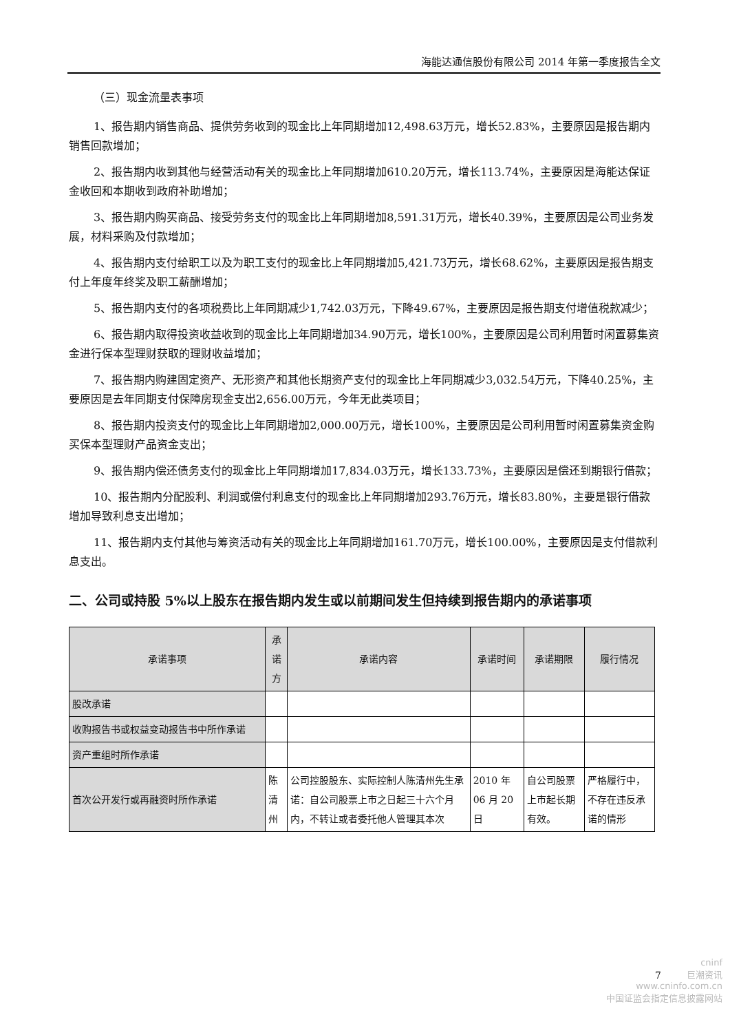海能达通信股份有限公司 2014 年第一季度报告全文
（三）现金流量表事项
1、报告期内销售商品、提供劳务收到的现金比上年同期增加12,498.63万元，增长52.83%，主要原因是报告期内销售回款增加；
2、报告期内收到其他与经营活动有关的现金比上年同期增加610.20万元，增长113.74%，主要原因是海能达保证金收回和本期收到政府补助增加；
3、报告期内购买商品、接受劳务支付的现金比上年同期增加8,591.31万元，增长40.39%，主要原因是公司业务发展，材料采购及付款增加；
4、报告期内支付给职工以及为职工支付的现金比上年同期增加5,421.73万元，增长68.62%，主要原因是报告期支付上年度年终奖及职工薪酬增加；
5、报告期内支付的各项税费比上年同期减少1,742.03万元，下降49.67%，主要原因是报告期支付增值税款减少；
6、报告期内取得投资收益收到的现金比上年同期增加34.90万元，增长100%，主要原因是公司利用暂时闲置募集资金进行保本型理财获取的理财收益增加；
7、报告期内购建固定资产、无形资产和其他长期资产支付的现金比上年同期减少3,032.54万元，下降40.25%，主要原因是去年同期支付保障房现金支出2,656.00万元，今年无此类项目；
8、报告期内投资支付的现金比上年同期增加2,000.00万元，增长100%，主要原因是公司利用暂时闲置募集资金购买保本型理财产品资金支出；
9、报告期内偿还债务支付的现金比上年同期增加17,834.03万元，增长133.73%，主要原因是偿还到期银行借款；
10、报告期内分配股利、利润或偿付利息支付的现金比上年同期增加293.76万元，增长83.80%，主要是银行借款增加导致利息支出增加；
11、报告期内支付其他与筹资活动有关的现金比上年同期增加161.70万元，增长100.00%，主要原因是支付借款利息支出。
二、公司或持股 5%以上股东在报告期内发生或以前期间发生但持续到报告期内的承诺事项
| 承诺事项 | 承诺方 | 承诺内容 | 承诺时间 | 承诺期限 | 履行情况 |
| --- | --- | --- | --- | --- | --- |
| 股改承诺 | | | | | |
| 收购报告书或权益变动报告书中所作承诺 | | | | | |
| 资产重组时所作承诺 | | | | | |
| 首次公开发行或再融资时所作承诺 | 陈清州 | 公司控股股东、实际控制人陈清州先生承诺：自公司股票上市之日起三十六个月内，不转让或者委托他人管理其本次 | 2010 年 06 月 20 日 | 自公司股票上市起长期有效。 | 严格履行中，不存在违反承诺的情形 |
7
cninf
巨潮资讯
www.cninfo.com.cn
中国证监会指定信息披露网站